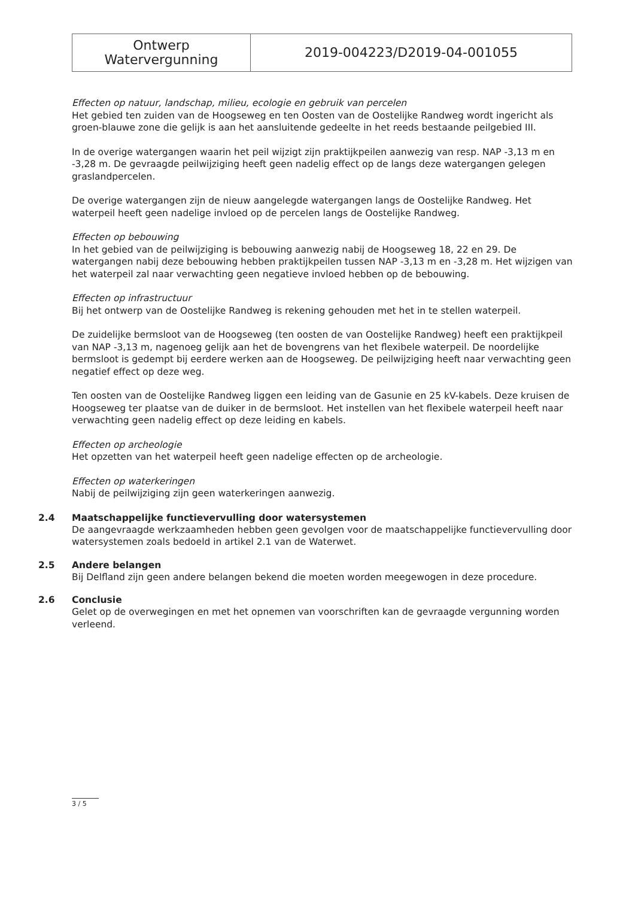| Ontwerp Watervergunning | 2019-004223/D2019-04-001055 |
Effecten op natuur, landschap, milieu, ecologie en gebruik van percelen
Het gebied ten zuiden van de Hoogseweg en ten Oosten van de Oostelijke Randweg wordt ingericht als groen-blauwe zone die gelijk is aan het aansluitende gedeelte in het reeds bestaande peilgebied III.
In de overige watergangen waarin het peil wijzigt zijn praktijkpeilen aanwezig van resp. NAP -3,13 m en -3,28 m. De gevraagde peilwijziging heeft geen nadelig effect op de langs deze watergangen gelegen graslandpercelen.
De overige watergangen zijn de nieuw aangelegde watergangen langs de Oostelijke Randweg. Het waterpeil heeft geen nadelige invloed op de percelen langs de Oostelijke Randweg.
Effecten op bebouwing
In het gebied van de peilwijziging is bebouwing aanwezig nabij de Hoogseweg 18, 22 en 29. De watergangen nabij deze bebouwing hebben praktijkpeilen tussen NAP -3,13 m en -3,28 m. Het wijzigen van het waterpeil zal naar verwachting geen negatieve invloed hebben op de bebouwing.
Effecten op infrastructuur
Bij het ontwerp van de Oostelijke Randweg is rekening gehouden met het in te stellen waterpeil.
De zuidelijke bermsloot van de Hoogseweg (ten oosten de van Oostelijke Randweg) heeft een praktijkpeil van NAP -3,13 m, nagenoeg gelijk aan het de bovengrens van het flexibele waterpeil. De noordelijke bermsloot is gedempt bij eerdere werken aan de Hoogseweg. De peilwijziging heeft naar verwachting geen negatief effect op deze weg.
Ten oosten van de Oostelijke Randweg liggen een leiding van de Gasunie en 25 kV-kabels. Deze kruisen de Hoogseweg ter plaatse van de duiker in de bermsloot. Het instellen van het flexibele waterpeil heeft naar verwachting geen nadelig effect op deze leiding en kabels.
Effecten op archeologie
Het opzetten van het waterpeil heeft geen nadelige effecten op de archeologie.
Effecten op waterkeringen
Nabij de peilwijziging zijn geen waterkeringen aanwezig.
2.4 Maatschappelijke functievervulling door watersystemen
De aangevraagde werkzaamheden hebben geen gevolgen voor de maatschappelijke functievervulling door watersystemen zoals bedoeld in artikel 2.1 van de Waterwet.
2.5 Andere belangen
Bij Delfland zijn geen andere belangen bekend die moeten worden meegewogen in deze procedure.
2.6 Conclusie
Gelet op de overwegingen en met het opnemen van voorschriften kan de gevraagde vergunning worden verleend.
3 / 5